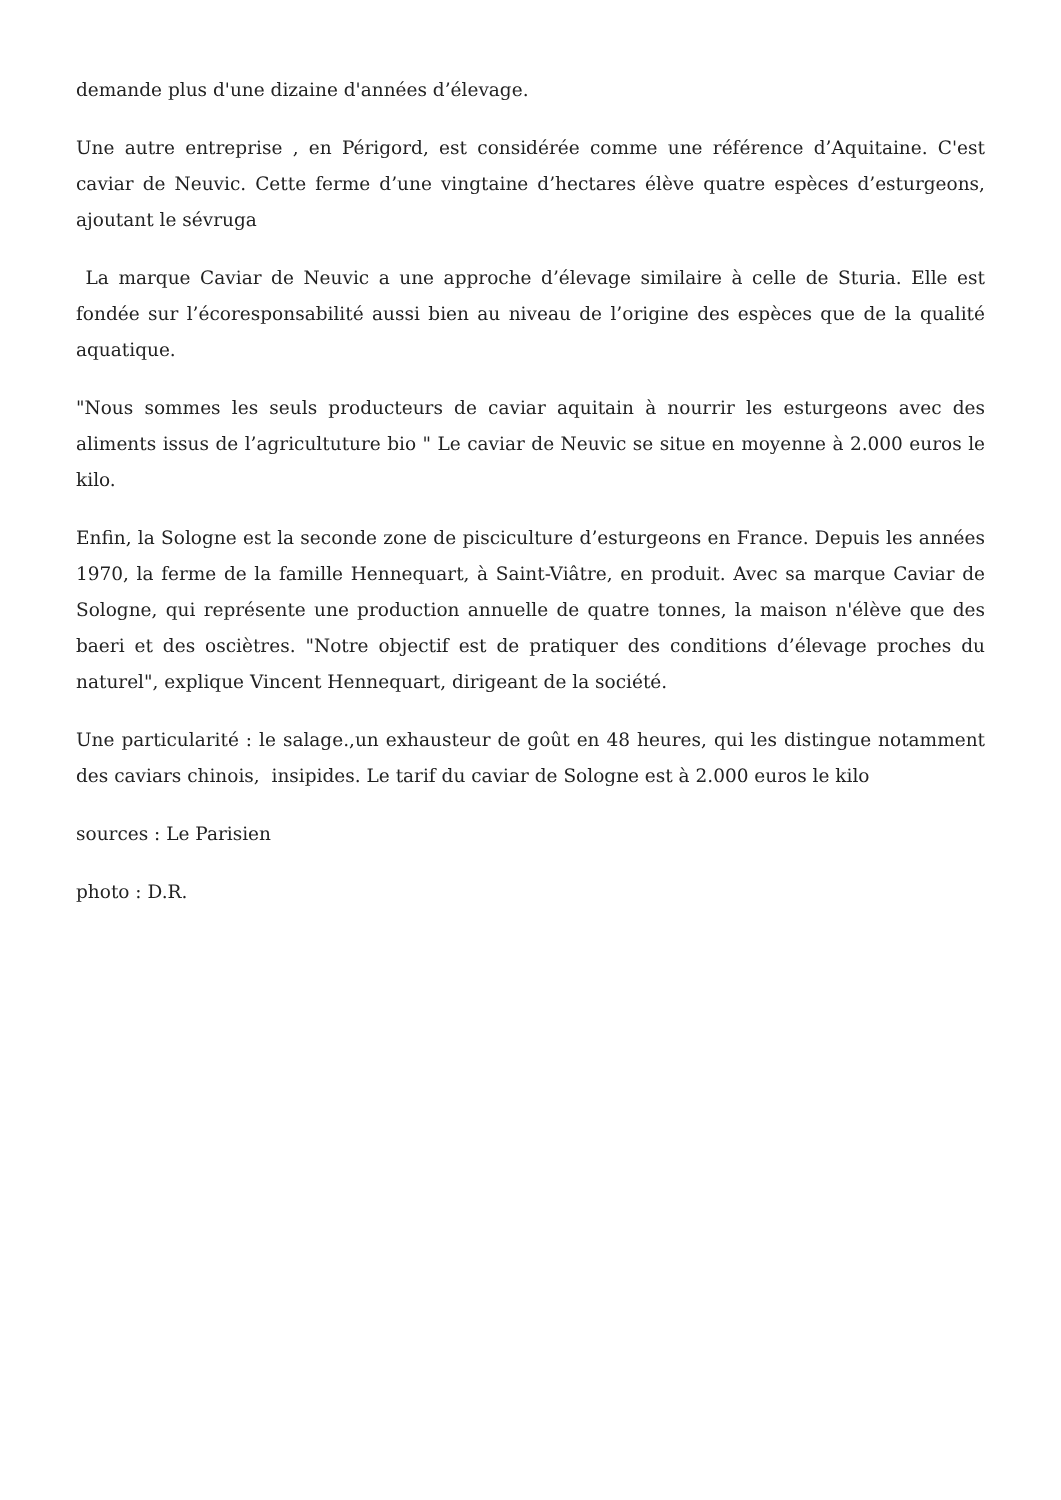demande plus d'une dizaine d'années d’élevage.
Une autre entreprise , en Périgord, est considérée comme une référence d’Aquitaine. C'est caviar de Neuvic. Cette ferme d’une vingtaine d’hectares élève quatre espèces d’esturgeons, ajoutant le sévruga
La marque Caviar de Neuvic a une approche d’élevage similaire à celle de Sturia. Elle est fondée sur l’écoresponsabilité aussi bien au niveau de l’origine des espèces que de la qualité aquatique.
"Nous sommes les seuls producteurs de caviar aquitain à nourrir les esturgeons avec des aliments issus de l’agricultuture bio " Le caviar de Neuvic se situe en moyenne à 2.000 euros le kilo.
Enfin, la Sologne est la seconde zone de pisciculture d’esturgeons en France. Depuis les années 1970, la ferme de la famille Hennequart, à Saint-Viâtre, en produit. Avec sa marque Caviar de Sologne, qui représente une production annuelle de quatre tonnes, la maison n'élève que des baeri et des osciètres. "Notre objectif est de pratiquer des conditions d’élevage proches du naturel", explique Vincent Hennequart, dirigeant de la société.
Une particularité : le salage.,un exhausteur de goût en 48 heures, qui les distingue notamment des caviars chinois, insipides. Le tarif du caviar de Sologne est à 2.000 euros le kilo
sources : Le Parisien
photo : D.R.